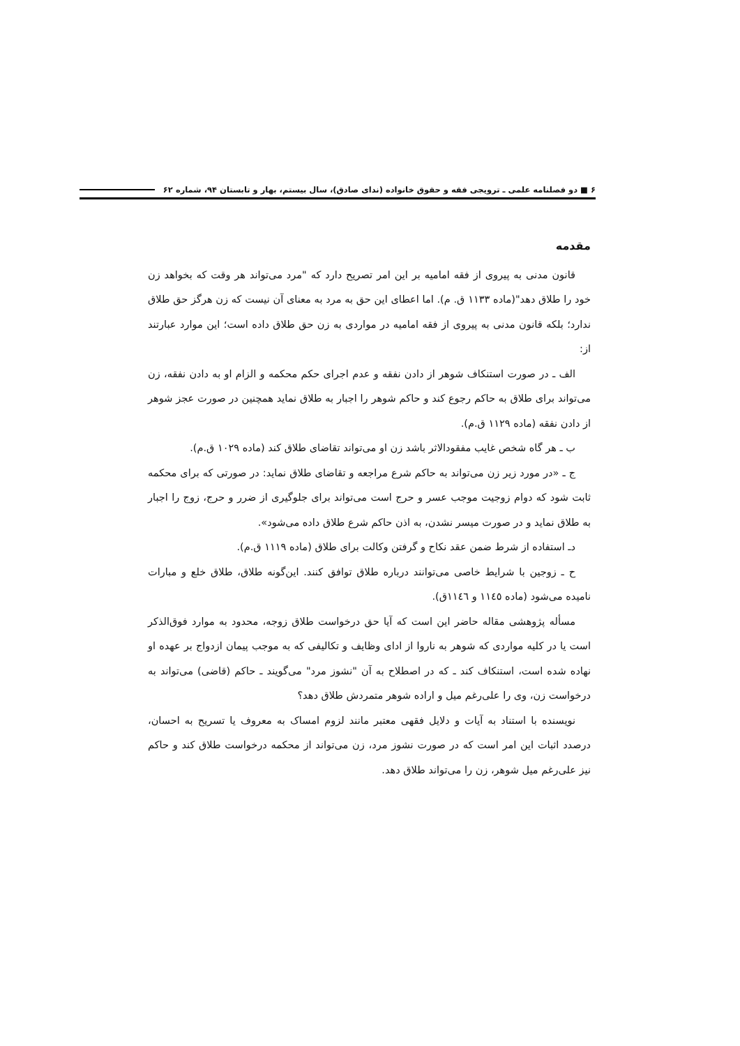۶ ■ دو فصلنامه علمی ـ ترویجی فقه و حقوق خانواده (ندای صادق)، سال بیستم، بهار و تابستان ۹۴، شماره ۶۲
مقدمه
قانون مدنی به پیروی از فقه امامیه بر این امر تصریح دارد که "مرد می‌تواند هر وقت که بخواهد زن خود را طلاق دهد"(ماده ۱۱۳۳ ق. م). اما اعطای این حق به مرد به معنای آن نیست که زن هرگز حق طلاق ندارد؛ بلکه قانون مدنی به پیروی از فقه امامیه در مواردی به زن حق طلاق داده است؛ این موارد عبارتند از:
الف ـ در صورت استنکاف شوهر از دادن نفقه و عدم اجرای حکم محکمه و الزام او به دادن نفقه، زن می‌تواند برای طلاق به حاکم رجوع کند و حاکم شوهر را اجبار به طلاق نماید همچنین در صورت عجز شوهر از دادن نفقه (ماده ۱۱۲۹ ق.م).
ب ـ هر گاه شخص غایب مفقودالاثر باشد زن او می‌تواند تقاضای طلاق کند (ماده ۱۰۲۹ ق.م).
ج ـ «در مورد زیر زن می‌تواند به حاکم شرع مراجعه و تقاضای طلاق نماید: در صورتی که برای محکمه ثابت شود که دوام زوجیت موجب عسر و حرج است می‌تواند برای جلوگیری از ضرر و حرج، زوج را اجبار به طلاق نماید و در صورت میسر نشدن، به اذن حاکم شرع طلاق داده می‌شود».
دـ استفاده از شرط ضمن عقد نکاح و گرفتن وکالت برای طلاق (ماده ۱۱۱۹ ق.م).
ح ـ زوجین با شرایط خاصی می‌توانند درباره طلاق توافق کنند. این‌گونه طلاق، طلاق خلع و مبارات نامیده می‌شود (ماده ۱۱٤٥ و ۱۱٤٦ق).
مسأله پژوهشی مقاله حاضر این است که آیا حق درخواست طلاق زوجه، محدود به موارد فوق‌الذکر است یا در کلیه مواردی که شوهر به ناروا از ادای وظایف و تکالیفی که به موجب پیمان ازدواج بر عهده او نهاده شده است، استنکاف کند ـ که در اصطلاح به آن "نشوز مرد" می‌گویند ـ حاکم (قاضی) می‌تواند به درخواست زن، وی را علی‌رغم میل و اراده شوهر متمردش طلاق دهد؟
نویسنده با استناد به آیات و دلایل فقهی معتبر مانند لزوم امساک به معروف یا تسریح به احسان، درصدد اثبات این امر است که در صورت نشوز مرد، زن می‌تواند از محکمه درخواست طلاق کند و حاکم نیز علی‌رغم میل شوهر، زن را می‌تواند طلاق دهد.